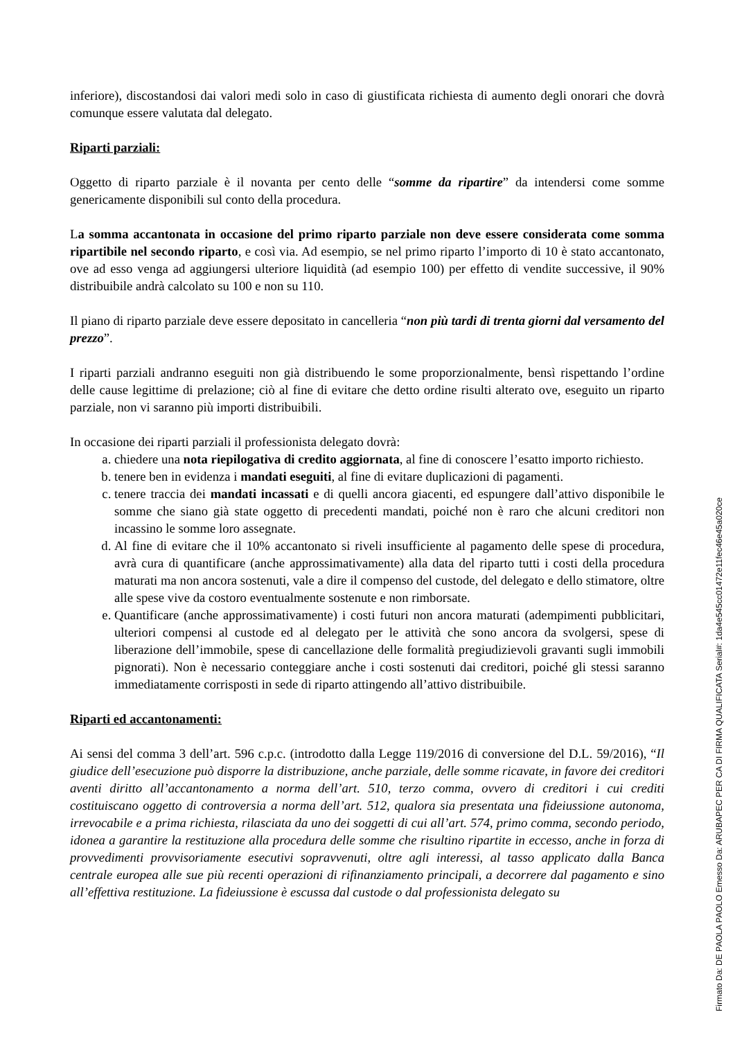inferiore), discostandosi dai valori medi solo in caso di giustificata richiesta di aumento degli onorari che dovrà comunque essere valutata dal delegato.
Riparti parziali:
Oggetto di riparto parziale è il novanta per cento delle “somme da ripartire” da intendersi come somme genericamente disponibili sul conto della procedura.
La somma accantonata in occasione del primo riparto parziale non deve essere considerata come somma ripartibile nel secondo riparto, e così via. Ad esempio, se nel primo riparto l’importo di 10 è stato accantonato, ove ad esso venga ad aggiungersi ulteriore liquidità (ad esempio 100) per effetto di vendite successive, il 90% distribuibile andrà calcolato su 100 e non su 110.
Il piano di riparto parziale deve essere depositato in cancelleria “non più tardi di trenta giorni dal versamento del prezzo”.
I riparti parziali andranno eseguiti non già distribuendo le some proporzionalmente, bensì rispettando l’ordine delle cause legittime di prelazione; ciò al fine di evitare che detto ordine risulti alterato ove, eseguito un riparto parziale, non vi saranno più importi distribuibili.
In occasione dei riparti parziali il professionista delegato dovrà:
a. chiedere una nota riepilogativa di credito aggiornata, al fine di conoscere l’esatto importo richiesto.
b. tenere ben in evidenza i mandati eseguiti, al fine di evitare duplicazioni di pagamenti.
c. tenere traccia dei mandati incassati e di quelli ancora giacenti, ed espungere dall’attivo disponibile le somme che siano già state oggetto di precedenti mandati, poiché non è raro che alcuni creditori non incassino le somme loro assegnate.
d. Al fine di evitare che il 10% accantonato si riveli insufficiente al pagamento delle spese di procedura, avrà cura di quantificare (anche approssimativamente) alla data del riparto tutti i costi della procedura maturati ma non ancora sostenuti, vale a dire il compenso del custode, del delegato e dello stimatore, oltre alle spese vive da costoro eventualmente sostenute e non rimborsate.
e. Quantificare (anche approssimativamente) i costi futuri non ancora maturati (adempimenti pubblicitari, ulteriori compensi al custode ed al delegato per le attività che sono ancora da svolgersi, spese di liberazione dell’immobile, spese di cancellazione delle formalità pregiudizievoli gravanti sugli immobili pignorati). Non è necessario conteggiare anche i costi sostenuti dai creditori, poiché gli stessi saranno immediatamente corrisposti in sede di riparto attingendo all’attivo distribuibile.
Riparti ed accantonamenti:
Ai sensi del comma 3 dell’art. 596 c.p.c. (introdotto dalla Legge 119/2016 di conversione del D.L. 59/2016), “Il giudice dell’esecuzione può disporre la distribuzione, anche parziale, delle somme ricavate, in favore dei creditori aventi diritto all’accantonamento a norma dell’art. 510, terzo comma, ovvero di creditori i cui crediti costituiscano oggetto di controversia a norma dell’art. 512, qualora sia presentata una fideiussione autonoma, irrevocabile e a prima richiesta, rilasciata da uno dei soggetti di cui all’art. 574, primo comma, secondo periodo, idonea a garantire la restituzione alla procedura delle somme che risultino ripartite in eccesso, anche in forza di provvedimenti provvisoriamente esecutivi sopravvenuti, oltre agli interessi, al tasso applicato dalla Banca centrale europea alle sue più recenti operazioni di rifinanziamento principali, a decorrere dal pagamento e sino all’effettiva restituzione. La fideiussione è escussa dal custode o dal professionista delegato su
Firmato Da: DE PAOLA PAOLO Emesso Da: ARUBAPEC PER CA DI FIRMA QUALIFICATA Serial#: 1da4e545cc01472e11fec46e45a020ce